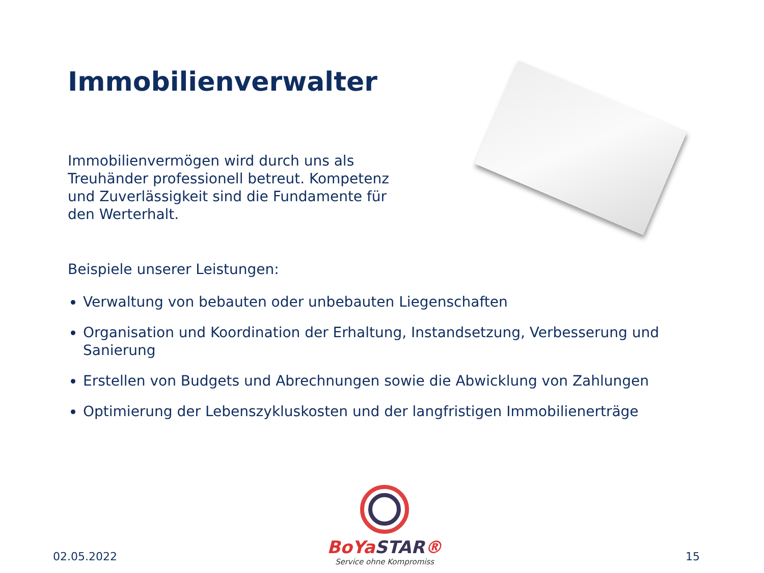Immobilienverwalter
Immobilienvermögen wird durch uns als Treuhänder professionell betreut. Kompetenz und Zuverlässigkeit sind die Fundamente für den Werterhalt.
Beispiele unserer Leistungen:
Verwaltung von bebauten oder unbebauten Liegenschaften
Organisation und Koordination der Erhaltung, Instandsetzung, Verbesserung und Sanierung
Erstellen von Budgets und Abrechnungen sowie die Abwicklung von Zahlungen
Optimierung der Lebenszykluskosten und der langfristigen Immobilienerträge
02.05.2022
BoYaSTAR®
Service ohne Kompromiss
15